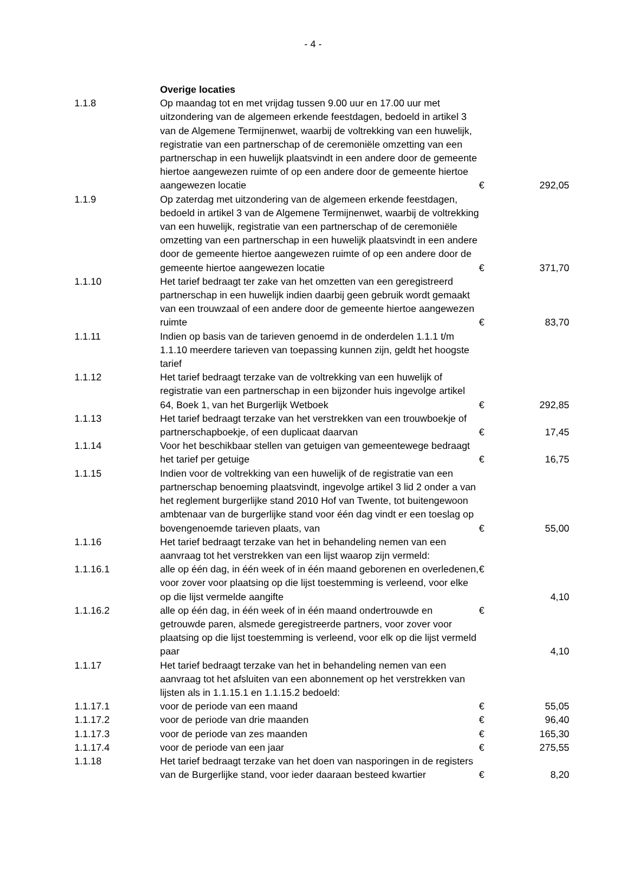- 4 -
| | Overige locaties | | |
| 1.1.8 | Op maandag tot en met vrijdag tussen 9.00 uur en 17.00 uur met uitzondering van de algemeen erkende feestdagen, bedoeld in artikel 3 van de Algemene Termijnenwet, waarbij de voltrekking van een huwelijk, registratie van een partnerschap of de ceremoniële omzetting van een partnerschap in een huwelijk plaatsvindt in een andere door de gemeente hiertoe aangewezen ruimte of op een andere door de gemeente hiertoe aangewezen locatie | € | 292,05 |
| 1.1.9 | Op zaterdag met uitzondering van de algemeen erkende feestdagen, bedoeld in artikel 3 van de Algemene Termijnenwet, waarbij de voltrekking van een huwelijk, registratie van een partnerschap of de ceremoniële omzetting van een partnerschap in een huwelijk plaatsvindt in een andere door de gemeente hiertoe aangewezen ruimte of op een andere door de gemeente hiertoe aangewezen locatie | € | 371,70 |
| 1.1.10 | Het tarief bedraagt ter zake van het omzetten van een geregistreerd partnerschap in een huwelijk indien daarbij geen gebruik wordt gemaakt van een trouwzaal of een andere door de gemeente hiertoe aangewezen ruimte | € | 83,70 |
| 1.1.11 | Indien op basis van de tarieven genoemd in de onderdelen 1.1.1 t/m 1.1.10 meerdere tarieven van toepassing kunnen zijn, geldt het hoogste tarief | | |
| 1.1.12 | Het tarief bedraagt terzake van de voltrekking van een huwelijk of registratie van een partnerschap in een bijzonder huis ingevolge artikel 64, Boek 1, van het Burgerlijk Wetboek | € | 292,85 |
| 1.1.13 | Het tarief bedraagt terzake van het verstrekken van een trouwboekje of partnerschapboekje, of een duplicaat daarvan | € | 17,45 |
| 1.1.14 | Voor het beschikbaar stellen van getuigen van gemeentewege bedraagt het tarief per getuige | € | 16,75 |
| 1.1.15 | Indien voor de voltrekking van een huwelijk of de registratie van een partnerschap benoeming plaatsvindt, ingevolge artikel 3 lid 2 onder a van het reglement burgerlijke stand 2010 Hof van Twente, tot buitengewoon ambtenaar van de burgerlijke stand voor één dag vindt er een toeslag op bovengenoemde tarieven plaats, van | € | 55,00 |
| 1.1.16 | Het tarief bedraagt terzake van het in behandeling nemen van een aanvraag tot het verstrekken van een lijst waarop zijn vermeld: | | |
| 1.1.16.1 | alle op één dag, in één week of in één maand geborenen en overledenen, voor zover voor plaatsing op die lijst toestemming is verleend, voor elke op die lijst vermelde aangifte | € | 4,10 |
| 1.1.16.2 | alle op één dag, in één week of in één maand ondertrouwde en getrouwde paren, alsmede geregistreerde partners, voor zover voor plaatsing op die lijst toestemming is verleend, voor elk op die lijst vermeld paar | € | 4,10 |
| 1.1.17 | Het tarief bedraagt terzake van het in behandeling nemen van een aanvraag tot het afsluiten van een abonnement op het verstrekken van lijsten als in 1.1.15.1 en 1.1.15.2 bedoeld: | | |
| 1.1.17.1 | voor de periode van een maand | € | 55,05 |
| 1.1.17.2 | voor de periode van drie maanden | € | 96,40 |
| 1.1.17.3 | voor de periode van zes maanden | € | 165,30 |
| 1.1.17.4 | voor de periode van een jaar | € | 275,55 |
| 1.1.18 | Het tarief bedraagt terzake van het doen van nasporingen in de registers van de Burgerlijke stand, voor ieder daaraan besteed kwartier | € | 8,20 |